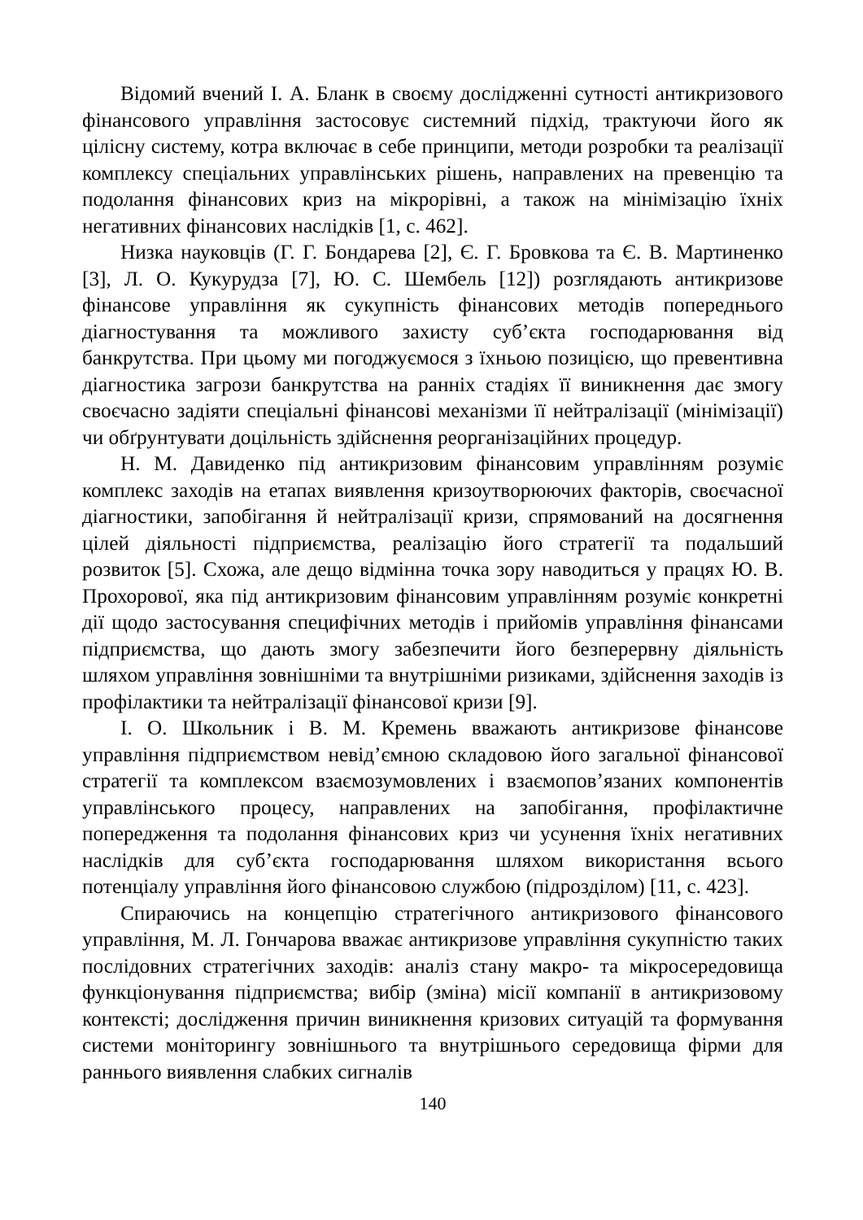Відомий вчений І. А. Бланк в своєму дослідженні сутності антикризового фінансового управління застосовує системний підхід, трактуючи його як цілісну систему, котра включає в себе принципи, методи розробки та реалізації комплексу спеціальних управлінських рішень, направлених на превенцію та подолання фінансових криз на мікрорівні, а також на мінімізацію їхніх негативних фінансових наслідків [1, с. 462].
Низка науковців (Г. Г. Бондарева [2], Є. Г. Бровкова та Є. В. Мартиненко [3], Л. О. Кукурудза [7], Ю. С. Шембель [12]) розглядають антикризове фінансове управління як сукупність фінансових методів попереднього діагностування та можливого захисту суб’єкта господарювання від банкрутства. При цьому ми погоджуємося з їхньою позицією, що превентивна діагностика загрози банкрутства на ранніх стадіях її виникнення дає змогу своєчасно задіяти спеціальні фінансові механізми її нейтралізації (мінімізації) чи обґрунтувати доцільність здійснення реорганізаційних процедур.
Н. М. Давиденко під антикризовим фінансовим управлінням розуміє комплекс заходів на етапах виявлення кризоутворюючих факторів, своєчасної діагностики, запобігання й нейтралізації кризи, спрямований на досягнення цілей діяльності підприємства, реалізацію його стратегії та подальший розвиток [5]. Схожа, але дещо відмінна точка зору наводиться у працях Ю. В. Прохорової, яка під антикризовим фінансовим управлінням розуміє конкретні дії щодо застосування специфічних методів і прийомів управління фінансами підприємства, що дають змогу забезпечити його безперервну діяльність шляхом управління зовнішніми та внутрішніми ризиками, здійснення заходів із профілактики та нейтралізації фінансової кризи [9].
І. О. Школьник і В. М. Кремень вважають антикризове фінансове управління підприємством невід’ємною складовою його загальної фінансової стратегії та комплексом взаємозумовлених і взаємопов’язаних компонентів управлінського процесу, направлених на запобігання, профілактичне попередження та подолання фінансових криз чи усунення їхніх негативних наслідків для суб’єкта господарювання шляхом використання всього потенціалу управління його фінансовою службою (підрозділом) [11, с. 423].
Спираючись на концепцію стратегічного антикризового фінансового управління, М. Л. Гончарова вважає антикризове управління сукупністю таких послідовних стратегічних заходів: аналіз стану макро- та мікросередовища функціонування підприємства; вибір (зміна) місії компанії в антикризовому контексті; дослідження причин виникнення кризових ситуацій та формування системи моніторингу зовнішнього та внутрішнього середовища фірми для раннього виявлення слабких сигналів
140